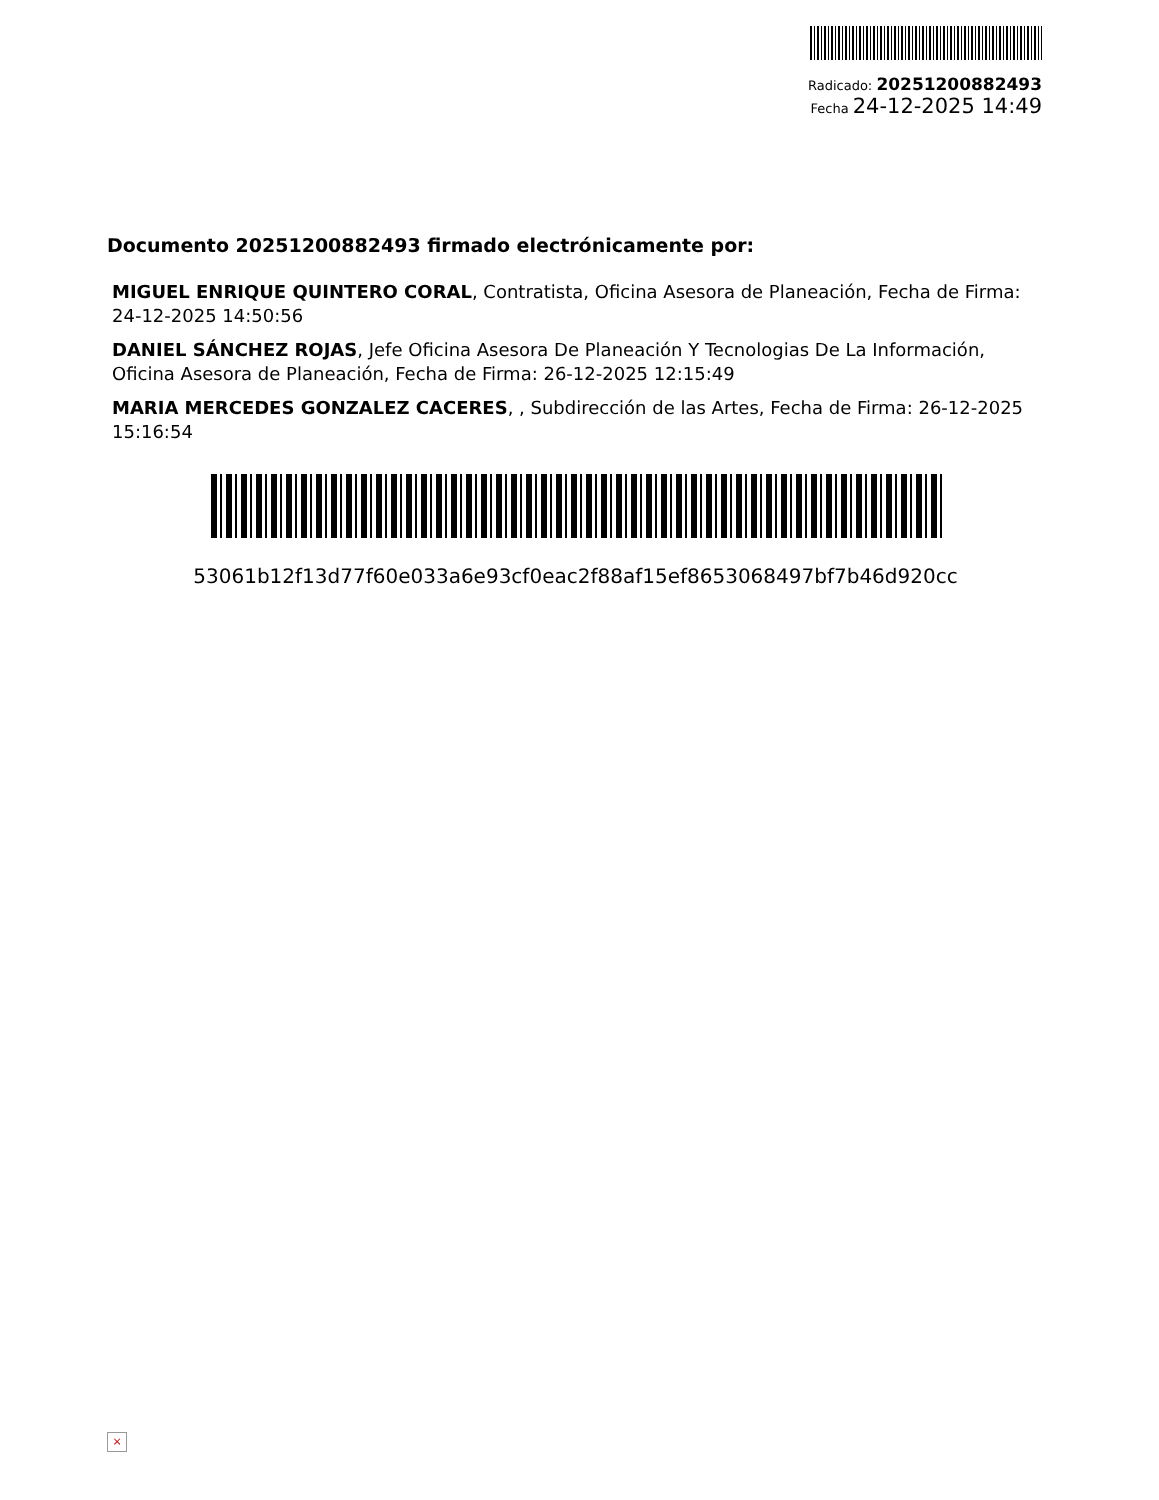Radicado: 20251200882493
Fecha 24-12-2025 14:49
Documento 20251200882493 firmado electrónicamente por:
MIGUEL ENRIQUE QUINTERO CORAL, Contratista, Oficina Asesora de Planeación, Fecha de Firma: 24-12-2025 14:50:56
DANIEL SÁNCHEZ ROJAS, Jefe Oficina Asesora De Planeación Y Tecnologias De La Información, Oficina Asesora de Planeación, Fecha de Firma: 26-12-2025 12:15:49
MARIA MERCEDES GONZALEZ CACERES, , Subdirección de las Artes, Fecha de Firma: 26-12-2025 15:16:54
53061b12f13d77f60e033a6e93cf0eac2f88af15ef8653068497bf7b46d920cc
×